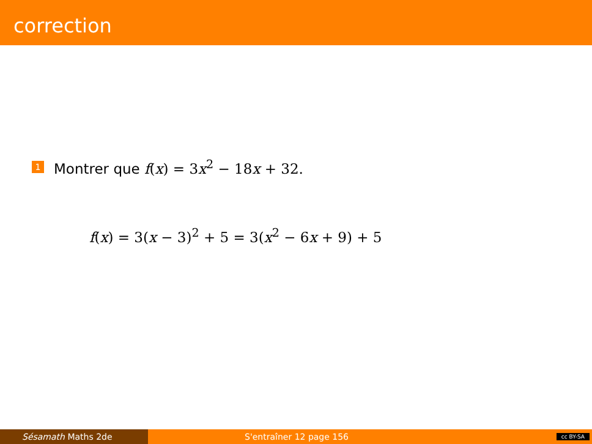correction
1 Montrer que f(x) = 3x<sup>2</sup> − 18x + 32.
f(x) = 3(x − 3)<sup>2</sup> + 5 = 3(x<sup>2</sup> − 6x + 9) + 5
Sésamath Maths 2de S'entraîner 12 page 156 cc BY-SA